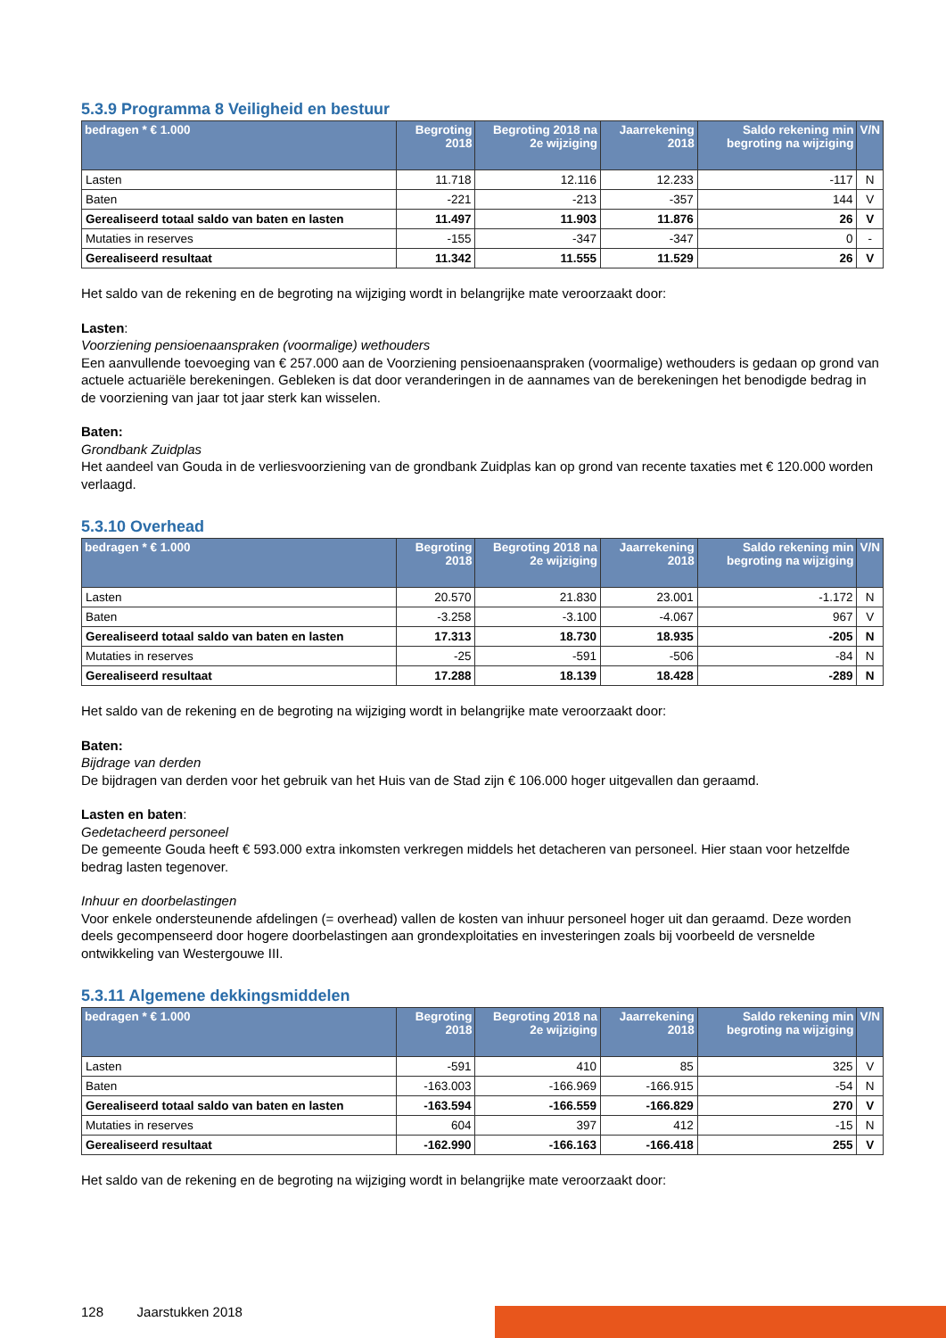5.3.9 Programma 8 Veiligheid en bestuur
| bedragen * € 1.000 | Begroting 2018 | Begroting 2018 na 2e wijziging | Jaarrekening 2018 | Saldo rekening min begroting na wijziging | V/N |
| --- | --- | --- | --- | --- | --- |
| Lasten | 11.718 | 12.116 | 12.233 | -117 | N |
| Baten | -221 | -213 | -357 | 144 | V |
| Gerealiseerd totaal saldo van baten en lasten | 11.497 | 11.903 | 11.876 | 26 | V |
| Mutaties in reserves | -155 | -347 | -347 | 0 | - |
| Gerealiseerd resultaat | 11.342 | 11.555 | 11.529 | 26 | V |
Het saldo van de rekening en de begroting na wijziging wordt in belangrijke mate veroorzaakt door:
Lasten:
Voorziening pensioenaanspraken (voormalige) wethouders
Een aanvullende toevoeging van € 257.000 aan de Voorziening pensioenaanspraken (voormalige) wethouders is gedaan op grond van actuele actuariële berekeningen. Gebleken is dat door veranderingen in de aannames van de berekeningen het benodigde bedrag in de voorziening van jaar tot jaar sterk kan wisselen.
Baten:
Grondbank Zuidplas
Het aandeel van Gouda in de verliesvoorziening van de grondbank Zuidplas kan op grond van recente taxaties met € 120.000 worden verlaagd.
5.3.10 Overhead
| bedragen * € 1.000 | Begroting 2018 | Begroting 2018 na 2e wijziging | Jaarrekening 2018 | Saldo rekening min begroting na wijziging | V/N |
| --- | --- | --- | --- | --- | --- |
| Lasten | 20.570 | 21.830 | 23.001 | -1.172 | N |
| Baten | -3.258 | -3.100 | -4.067 | 967 | V |
| Gerealiseerd totaal saldo van baten en lasten | 17.313 | 18.730 | 18.935 | -205 | N |
| Mutaties in reserves | -25 | -591 | -506 | -84 | N |
| Gerealiseerd resultaat | 17.288 | 18.139 | 18.428 | -289 | N |
Het saldo van de rekening en de begroting na wijziging wordt in belangrijke mate veroorzaakt door:
Baten:
Bijdrage van derden
De bijdragen van derden voor het gebruik van het Huis van de Stad zijn € 106.000 hoger uitgevallen dan geraamd.
Lasten en baten:
Gedetacheerd personeel
De gemeente Gouda heeft € 593.000 extra inkomsten verkregen middels het detacheren van personeel. Hier staan voor hetzelfde bedrag lasten tegenover.
Inhuur en doorbelastingen
Voor enkele ondersteunende afdelingen (= overhead) vallen de kosten van inhuur personeel hoger uit dan geraamd. Deze worden deels gecompenseerd door hogere doorbelastingen aan grondexploitaties en investeringen zoals bij voorbeeld de versnelde ontwikkeling van Westergouwe III.
5.3.11 Algemene dekkingsmiddelen
| bedragen * € 1.000 | Begroting 2018 | Begroting 2018 na 2e wijziging | Jaarrekening 2018 | Saldo rekening min begroting na wijziging | V/N |
| --- | --- | --- | --- | --- | --- |
| Lasten | -591 | 410 | 85 | 325 | V |
| Baten | -163.003 | -166.969 | -166.915 | -54 | N |
| Gerealiseerd totaal saldo van baten en lasten | -163.594 | -166.559 | -166.829 | 270 | V |
| Mutaties in reserves | 604 | 397 | 412 | -15 | N |
| Gerealiseerd resultaat | -162.990 | -166.163 | -166.418 | 255 | V |
Het saldo van de rekening en de begroting na wijziging wordt in belangrijke mate veroorzaakt door:
128 Jaarstukken 2018